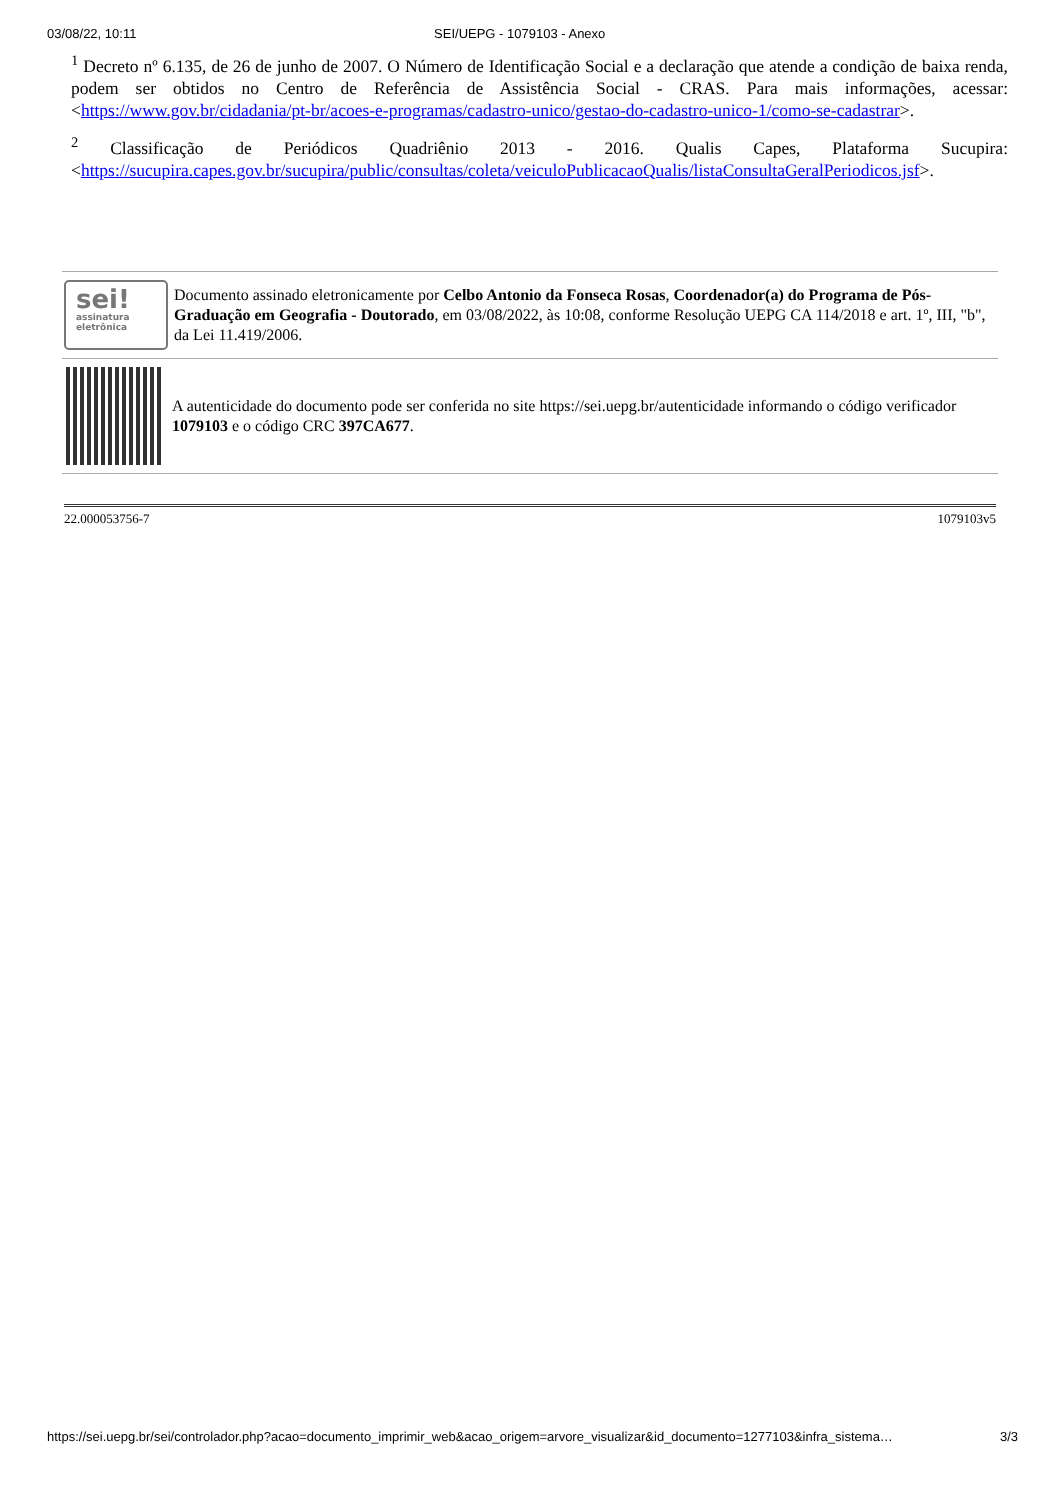03/08/22, 10:11 SEI/UEPG - 1079103 - Anexo
<sup>1</sup> Decreto nº 6.135, de 26 de junho de 2007. O Número de Identificação Social e a declaração que atende a condição de baixa renda, podem ser obtidos no Centro de Referência de Assistência Social - CRAS. Para mais informações, acessar: <https://www.gov.br/cidadania/pt-br/acoes-e-programas/cadastro-unico/gestao-do-cadastro-unico-1/como-se-cadastrar>.
<sup>2</sup> Classificação de Periódicos Quadriênio 2013 - 2016. Qualis Capes, Plataforma Sucupira: <https://sucupira.capes.gov.br/sucupira/public/consultas/coleta/veiculoPublicacaoQualis/listaConsultaGeralPeriodicos.jsf>.
sei!
assinatura
eletrônica
Documento assinado eletronicamente por Celbo Antonio da Fonseca Rosas, Coordenador(a) do Programa de Pós-Graduação em Geografia - Doutorado, em 03/08/2022, às 10:08, conforme Resolução UEPG CA 114/2018 e art. 1º, III, "b", da Lei 11.419/2006.
A autenticidade do documento pode ser conferida no site https://sei.uepg.br/autenticidade informando o código verificador 1079103 e o código CRC 397CA677.
22.000053756-7 1079103v5
https://sei.uepg.br/sei/controlador.php?acao=documento_imprimir_web&acao_origem=arvore_visualizar&id_documento=1277103&infra_sistema… 3/3